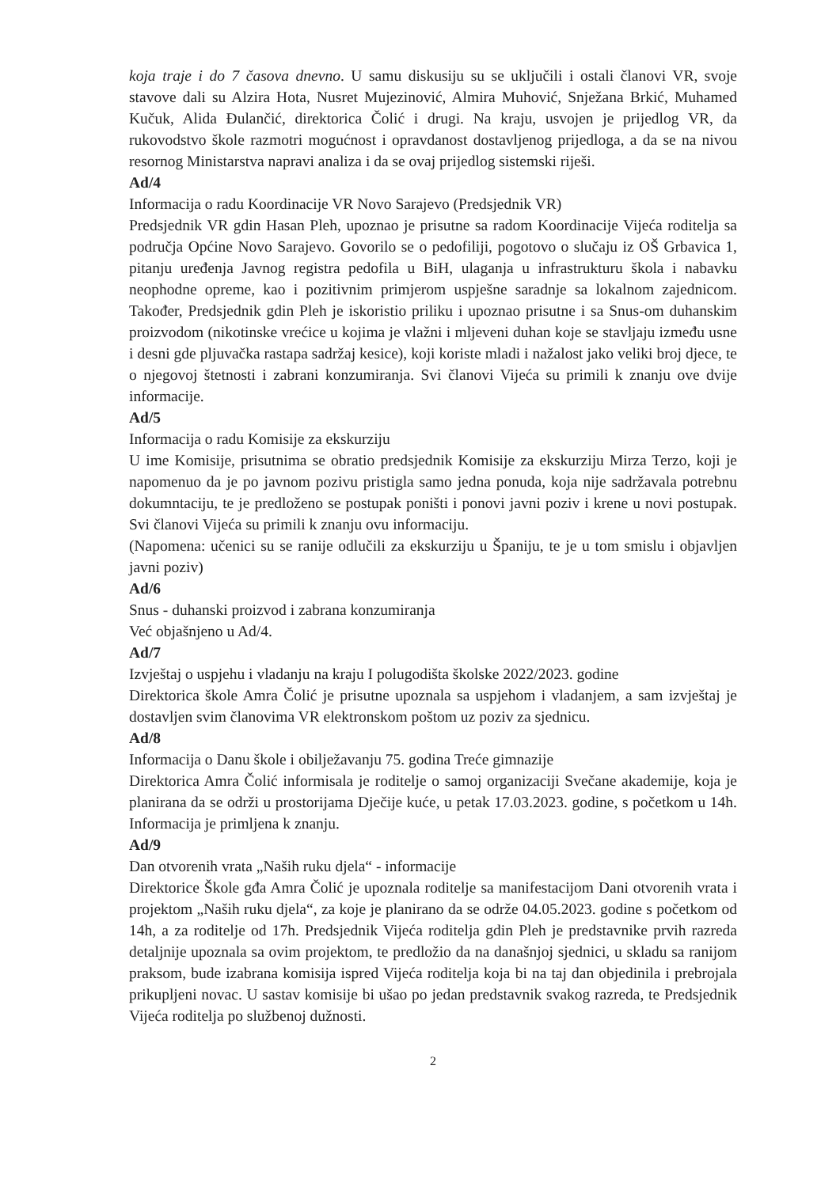koja traje i do 7 časova dnevno. U samu diskusiju su se uključili i ostali članovi VR, svoje stavove dali su Alzira Hota, Nusret Mujezinović, Almira Muhović, Snježana Brkić, Muhamed Kučuk, Alida Đulančić, direktorica Čolić i drugi. Na kraju, usvojen je prijedlog VR, da rukovodstvo škole razmotri mogućnost i opravdanost dostavljenog prijedloga, a da se na nivou resornog Ministarstva napravi analiza i da se ovaj prijedlog sistemski riješi.
Ad/4
Informacija o radu Koordinacije VR Novo Sarajevo (Predsjednik VR)
Predsjednik VR gdin Hasan Pleh, upoznao je prisutne sa radom Koordinacije Vijeća roditelja sa područja Općine Novo Sarajevo. Govorilo se o pedofiliji, pogotovo o slučaju iz OŠ Grbavica 1, pitanju uređenja Javnog registra pedofila u BiH, ulaganja u infrastrukturu škola i nabavku neophodne opreme, kao i pozitivnim primjerom uspješne saradnje sa lokalnom zajednicom. Također, Predsjednik gdin Pleh je iskoristio priliku i upoznao prisutne i sa Snus-om duhanskim proizvodom (nikotinske vrećice u kojima je vlažni i mljeveni duhan koje se stavljaju između usne i desni gde pljuvačka rastapa sadržaj kesice), koji koriste mladi i nažalost jako veliki broj djece, te o njegovoj štetnosti i zabrani konzumiranja. Svi članovi Vijeća su primili k znanju ove dvije informacije.
Ad/5
Informacija o radu Komisije za ekskurziju
U ime Komisije, prisutnima se obratio predsjednik Komisije za ekskurziju Mirza Terzo, koji je napomenuo da je po javnom pozivu pristigla samo jedna ponuda, koja nije sadržavala potrebnu dokumntaciju, te je predloženo se postupak poništi i ponovi javni poziv i krene u novi postupak. Svi članovi Vijeća su primili k znanju ovu informaciju.
(Napomena: učenici su se ranije odlučili za ekskurziju u Španiju, te je u tom smislu i objavljen javni poziv)
Ad/6
Snus - duhanski proizvod i zabrana konzumiranja
Već objašnjeno u Ad/4.
Ad/7
Izvještaj o uspjehu i vladanju na kraju I polugodišta školske 2022/2023. godine
Direktorica škole Amra Čolić je prisutne upoznala sa uspjehom i vladanjem, a sam izvještaj je dostavljen svim članovima VR elektronskom poštom uz poziv za sjednicu.
Ad/8
Informacija o Danu škole i obilježavanju 75. godina Treće gimnazije
Direktorica Amra Čolić informisala je roditelje o samoj organizaciji Svečane akademije, koja je planirana da se održi u prostorijama Dječije kuće, u petak 17.03.2023. godine, s početkom u 14h. Informacija je primljena k znanju.
Ad/9
Dan otvorenih vrata „Naših ruku djela“ - informacije
Direktorice Škole gđa Amra Čolić je upoznala roditelje sa manifestacijom Dani otvorenih vrata i projektom „Naših ruku djela“, za koje je planirano da se održe 04.05.2023. godine s početkom od 14h, a za roditelje od 17h. Predsjednik Vijeća roditelja gdin Pleh je predstavnike prvih razreda detaljnije upoznala sa ovim projektom, te predložio da na današnjoj sjednici, u skladu sa ranijom praksom, bude izabrana komisija ispred Vijeća roditelja koja bi na taj dan objedinila i prebrojala prikupljeni novac. U sastav komisije bi ušao po jedan predstavnik svakog razreda, te Predsjednik Vijeća roditelja po službenoj dužnosti.
2